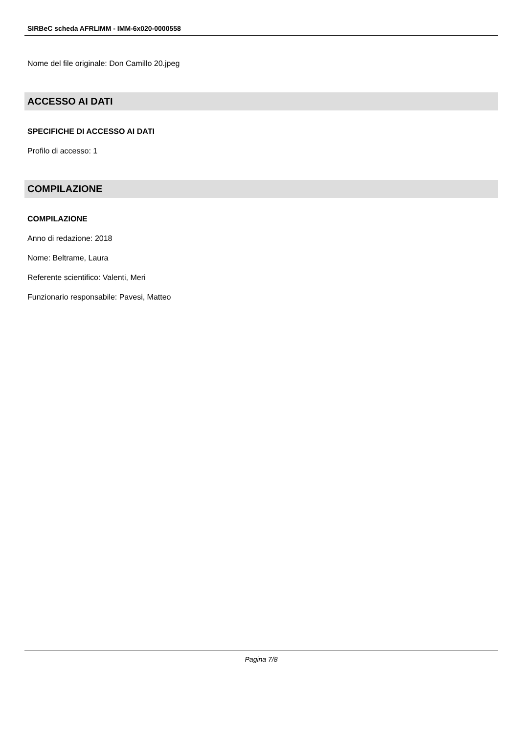SIRBeC scheda AFRLIMM - IMM-6x020-0000558
Nome del file originale: Don Camillo 20.jpeg
ACCESSO AI DATI
SPECIFICHE DI ACCESSO AI DATI
Profilo di accesso: 1
COMPILAZIONE
COMPILAZIONE
Anno di redazione: 2018
Nome: Beltrame, Laura
Referente scientifico: Valenti, Meri
Funzionario responsabile: Pavesi, Matteo
Pagina 7/8